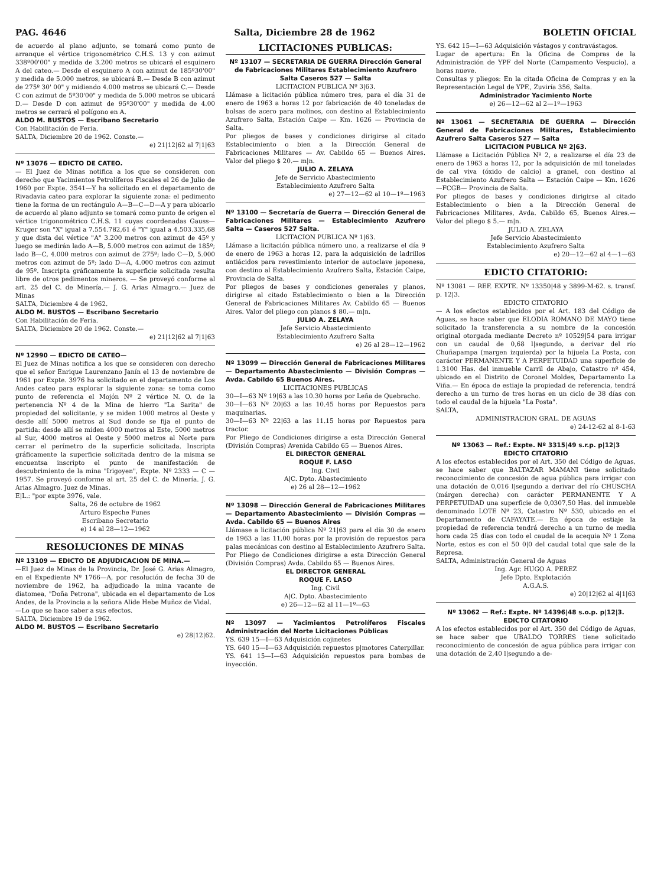PAG. 4646 Salta, Diciembre 28 de 1962 BOLETIN OFICIAL
de acuerdo al plano adjunto, se tomará como punto de arranque el vértice trigonométrico C.H.S. 13 y con azimut 338º00'00" y medida de 3.200 metros se ubicará el esquinero A del cateo.— Desde el esquinero A con azimut de 185º30'00" y medida de 5.000 metros, se ubicará B.— Desde B con azimut de 275º 30' 00" y midiendo 4.000 metros se ubicará C.— Desde C con azimut de 5º30'00" y medida de 5.000 metros se ubicará D.— Desde D con azimut de 95º30'00" y medida de 4.00 metros se cerrará el polígono en A.
ALDO M. BUSTOS — Escribano Secretario
Con Habilitación de Feria.
SALTA, Diciembre 20 de 1962. Conste.—
e) 21|12|62 al 7|1|63
Nº 13076 — EDICTO DE CATEO.
— El Juez de Minas notifica a los que se consideren con derecho que Yacimientos Petrolíferos Fiscales el 26 de Julio de 1960 por Expte. 3541—Y ha solicitado en el departamento de Rivadavia cateo para explorar la siguiente zona: el pedimento tiene la forma de un rectángulo A—B—C—D—A y para ubicarlo de acuerdo al plano adjunto se tomará como punto de origen el vértice trigonométrico C.H.S. 11 cuyas coordenadas Gauss—Kruger son "X" igual a 7.554.782,61 é "Y" igual a 4.503.335,68 y que dista del vértice "A" 3.200 metros con azimut de 45º y luego se medirán lado A—B, 5.000 metros con azimut de 185º; lado B—C, 4.000 metros con azimut de 275º; lado C—D, 5.000 metros con azimut de 5º; lado D—A, 4.000 metros con azimut de 95º. Inscripta gráficamente la superficie solicitada resulta libre de otros pedimentos mineros. — Se proveyó conforme al art. 25 del C. de Minería.— J. G. Arias Almagro.— Juez de Minas
SALTA, Diciembre 4 de 1962.
ALDO M. BUSTOS — Escribano Secretario
Con Habilitación de Feria.
SALTA, Diciembre 20 de 1962. Conste.—
e) 21|12|62 al 7|1|63
Nº 12990 — EDICTO DE CATEO—
El Juez de Minas notifica a los que se consideren con derecho que el señor Enrique Laurenzano Janín el 13 de noviembre de 1961 por Expte. 3976 ha solicitado en el departamento de Los Andes cateo para explorar la siguiente zona: se toma como punto de referencia el Mojón Nº 2 vértice N. O. de la pertenencia Nº 4 de la Mina de hierro "La Sarita" de propiedad del solicitante, y se miden 1000 metros al Oeste y desde allí 5000 metros al Sud donde se fija el punto de partida: desde allí se miden 4000 metros al Este, 5000 metros al Sur, 4000 metros al Oeste y 5000 metros al Norte para cerrar el perímetro de la superficie solicitada. Inscripta gráficamente la superficie solicitada dentro de la misma se encuentsa inscripto el punto de manifestación de descubrimiento de la mina "Irigoyen", Expte. Nº 2333 — C — 1957. Se proveyó conforme al art. 25 del C. de Minería. J. G. Arias Almagro. Juez de Minas.
E|L.: "por expte 3976, vale.
Salta, 26 de octubre de 1962
Arturo Espeche Funes
Escribano Secretario
e) 14 al 28—12—1962
RESOLUCIONES DE MINAS
Nº 13109 — EDICTO DE ADJUDICACION DE MINA.—
—El Juez de Minas de la Provincia, Dr. José G. Arias Almagro, en el Expediente Nº 1766—A, por resolución de fecha 30 de noviembre de 1962, ha adjudicado la mina vacante de diatomea, "Doña Petrona", ubicada en el departamento de Los Andes, de la Provincia a la señora Alide Hebe Muñoz de Vidal.
—Lo que se hace saber a sus efectos.
SALTA, Diciembre 19 de 1962.
ALDO M. BUSTOS — Escribano Secretario
e) 28|12|62.
LICITACIONES PUBLICAS:
Nº 13107 — SECRETARIA DE GUERRA Dirección General de Fabricaciones Militares Establecimiento Azufrero Salta Caseros 527 — Salta
LICITACION PUBLICA Nº 3|63.
Llámase a licitación pública número tres, para el día 31 de enero de 1963 a horas 12 por fabricación de 40 toneladas de bolsas de acero para molinos, con destino al Establecimiento Azufrero Salta, Estación Caipe — Km. 1626 — Provincia de Salta.
Por pliegos de bases y condiciones dirigirse al citado Establecimiento o bien a la Dirección General de Fabricaciones Militares — Av. Cabildo 65 — Buenos Aires. Valor del pliego $ 20.— m|n.
JULIO A. ZELAYA
Jefe de Servicio Abastecimiento
Establecimiento Azufrero Salta
e) 27—12—62 al 10—1º—1963
Nº 13100 — Secretaría de Guerra — Dirección General de Fabricaciones Militares — Establecimiento Azufrero Salta — Caseros 527 Salta.
LICITACION PUBLICA Nº 1|63.
Llámase a licitación pública número uno, a realizarse el día 9 de enero de 1963 a horas 12, para la adquisición de ladrillos antiácidos para revestimiento interior de autoclave japonesa, con destino al Establecimiento Azufrero Salta, Estación Caipe, Provincia de Salta.
Por pliegos de bases y condiciones generales y planos, dirigirse al citado Establecimiento o bien a la Dirección General de Fabricaciones Militares Av. Cabildo 65 — Buenos Aires. Valor del pliego con planos $ 80.— m|n.
JULIO A. ZELAYA
Jefe Servicio Abastecimiento
Establecimiento Azufrero Salta
e) 26 al 28—12—1962
Nº 13099 — Dirección General de Fabricaciones Militares — Departamento Abastecimiento — División Compras — Avda. Cabildo 65 Buenos Aires.
LICITACIONES PUBLICAS
30—I—63 Nº 19|63 a las 10.30 horas por Leña de Quebracho.
30—I—63 Nº 20|63 a las 10.45 horas por Repuestos para maquinarias.
30—I—63 Nº 22|63 a las 11.15 horas por Repuestos para tractor.
Por Pliego de Condiciones dirigirse a esta Dirección General (División Compras) Avenida Cabildo 65 — Buenos Aires.
EL DIRECTOR GENERAL
ROQUE F. LASO
Ing. Civil
A|C. Dpto. Abastecimiento
e) 26 al 28—12—1962
Nº 13098 — Dirección General de Fabricaciones Militares — Departamento Abastecimiento — División Compras — Avda. Cabildo 65 — Buenos Aires
Llámase a licitación pública Nº 21|63 para el día 30 de enero de 1963 a las 11,00 horas por la provisión de repuestos para palas mecánicas con destino al Establecimiento Azufrero Salta.
Por Pliego de Condiciones dirigirse a esta Dirección General (División Compras) Avda. Cabildo 65 — Buenos Aires.
EL DIRECTOR GENERAL
ROQUE F. LASO
Ing. Civil
A|C. Dpto. Abastecimiento
e) 26—12—62 al 11—1º—63
Nº 13097 — Yacimientos Petrolíferos Fiscales Administración del Norte Licitaciones Públicas
YS. 639 15—I—63 Adquisición cojinetes
YS. 640 15—I—63 Adquisición repuestos p|motores Caterpillar.
YS. 641 15—I—63 Adquisición repuestos para bombas de inyección.
YS. 642 15—I—63 Adquisición vástagos y contravástagos.
Lugar de apertura: En la Oficina de Compras de la Administración de YPF del Norte (Campamento Vespucio), a horas nueve.
Consultas y pliegos: En la citada Oficina de Compras y en la Representación Legal de YPF., Zuviría 356, Salta.
Administrador Yacimiento Norte
e) 26—12—62 al 2—1º—1963
Nº 13061 — SECRETARIA DE GUERRA — Dirección General de Fabricaciones Militares, Establecimiento Azufrero Salta Caseros 527 — Salta
LICITACION PUBLICA Nº 2|63.
Llámase a Licitación Pública Nº 2, a realizarse el día 23 de enero de 1963 a horas 12, por la adquisición de mil toneladas de cal viva (óxido de calcio) a granel, con destino al Establecimiento Azufrero Salta — Estación Caipe — Km. 1626 —FCGB— Provincia de Salta.
Por pliegos de bases y condiciones dirigirse al citado Establecimiento o bien a la Dirección General de Fabricaciones Militares, Avda. Cabildo 65, Buenos Aires.— Valor del pliego $ 5.— m|n.
JULIO A. ZELAYA
Jefe Servicio Abastecimiento
Establecimiento Azufrero Salta
e) 20—12—62 al 4—1—63
EDICTO CITATORIO:
Nº 13081 — REF. EXPTE. Nº 13350|48 y 3899-M-62. s. transf. p. 12|3.
EDICTO CITATORIO
— A los efectos establecidos por el Art. 183 del Código de Aguas, se hace saber que ELODIA ROMANO DE MAYO tiene solicitado la transferencia a su nombre de la concesión original otorgada mediante Decreto nº 10529|54 para irrigar con un caudal de 0,68 l|segundo, a derivar del río Chuñapampa (margen izquierda) por la hijuela La Posta, con carácter PERMANENTE Y A PERPETUIDAD una superficie de 1.3100 Has. del inmueble Carril de Abajo, Catastro nº 454, ubicado en el Distrito de Coronel Moldes, Departamento La Viña.— En época de estiaje la propiedad de referencia, tendrá derecho a un turno de tres horas en un ciclo de 38 días con todo el caudal de la hijuela "La Posta".
SALTA,
ADMINISTRACION GRAL. DE AGUAS
e) 24-12-62 al 8-1-63
Nº 13063 — Ref.: Expte. Nº 3315|49 s.r.p. p|12|3
EDICTO CITATORIO
A los efectos establecidos por el Art. 350 del Código de Aguas, se hace saber que BALTAZAR MAMANI tiene solicitado reconocimiento de concesión de agua pública para irrigar con una dotación de 0,016 l|segundo a derivar del río CHUSCHA (márgen derecha) con carácter PERMANENTE Y A PERPETUIDAD una superficie de 0,0307,50 Has. del inmueble denominado LOTE Nº 23, Catastro Nº 530, ubicado en el Departamento de CAFAYATE.— En época de estiaje la propiedad de referencia tendrá derecho a un turno de media hora cada 25 días con todo el caudal de la acequia Nº 1 Zona Norte, estos es con el 50 0|0 del caudal total que sale de la Represa.
SALTA, Administración General de Aguas
Ing. Agr. HUGO A. PEREZ
Jefe Dpto. Explotación
A.G.A.S.
e) 20|12|62 al 4|1|63
Nº 13062 — Ref.: Expte. Nº 14396|48 s.o.p. p|12|3.
EDICTO CITATORIO
A los efectos establecidos por el Art. 350 del Código de Aguas, se hace saber que UBALDO TORRES tiene solicitado reconocimiento de concesión de agua pública para irrigar con una dotación de 2,40 l|segundo a de-